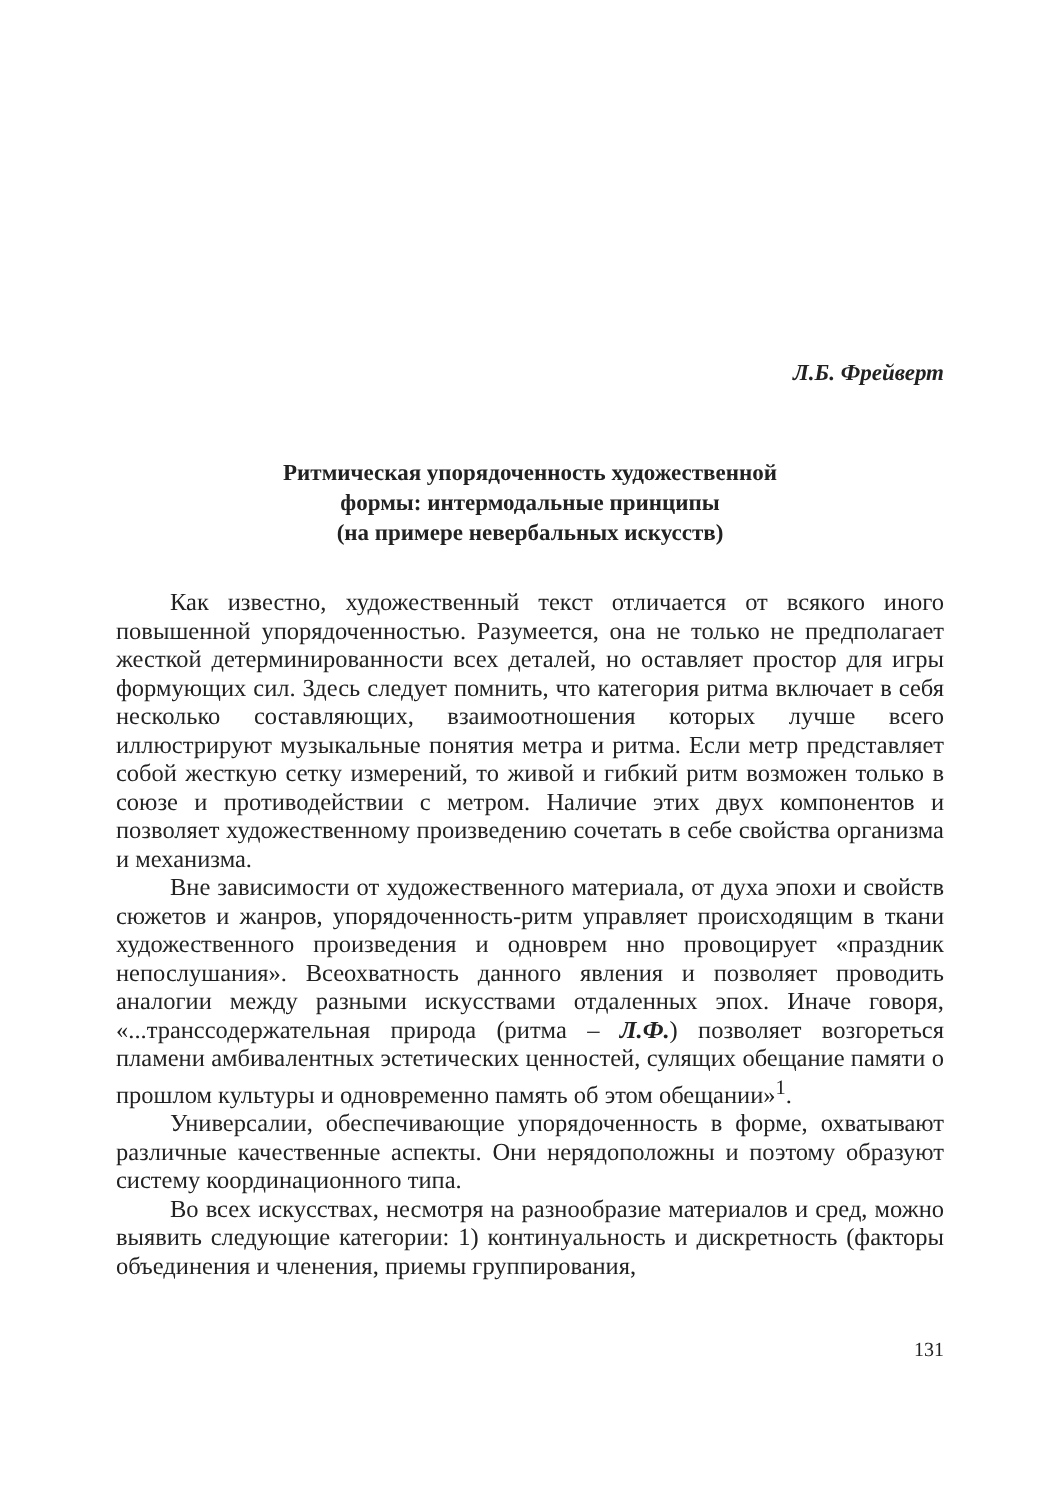Л.Б. Фрейверт
Ритмическая упорядоченность художественной
формы: интермодальные принципы
(на примере невербальных искусств)
Как известно, художественный текст отличается от всякого иного повышенной упорядоченностью. Разумеется, она не только не предполагает жесткой детерминированности всех деталей, но оставляет простор для игры формующих сил. Здесь следует помнить, что категория ритма включает в себя несколько составляющих, взаимоотношения которых лучше всего иллюстрируют музыкальные понятия метра и ритма. Если метр представляет собой жесткую сетку измерений, то живой и гибкий ритм возможен только в союзе и противодействии с метром. Наличие этих двух компонентов и позволяет художественному произведению сочетать в себе свойства организма и механизма.
Вне зависимости от художественного материала, от духа эпохи и свойств сюжетов и жанров, упорядоченность-ритм управляет происходящим в ткани художественного произведения и одноврем нно провоцирует «праздник непослушания». Всеохватность данного явления и позволяет проводить аналогии между разными искусствами отдаленных эпох. Иначе говоря, «...транссодержательная природа (ритма – Л.Ф.) позволяет возгореться пламени амбивалентных эстетических ценностей, сулящих обещание памяти о прошлом культуры и одновременно память об этом обещании»<sup>1</sup>.
Универсалии, обеспечивающие упорядоченность в форме, охватывают различные качественные аспекты. Они нерядоположны и поэтому образуют систему координационного типа.
Во всех искусствах, несмотря на разнообразие материалов и сред, можно выявить следующие категории: 1) континуальность и дискретность (факторы объединения и членения, приемы группирования,
131